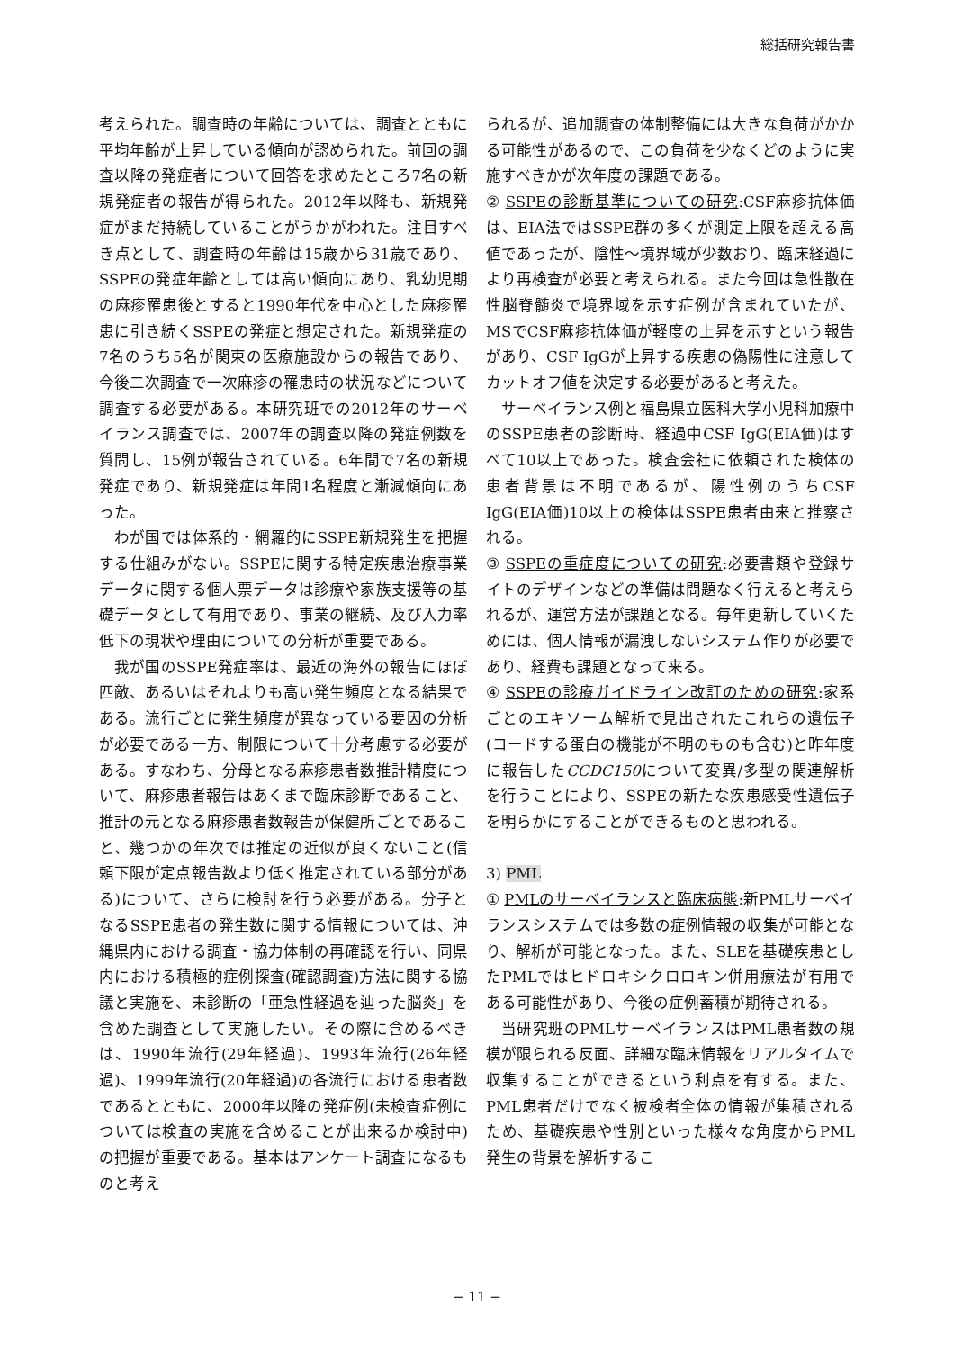総括研究報告書
考えられた。調査時の年齢については、調査とともに平均年齢が上昇している傾向が認められた。前回の調査以降の発症者について回答を求めたところ7名の新規発症者の報告が得られた。2012年以降も、新規発症がまだ持続していることがうかがわれた。注目すべき点として、調査時の年齢は15歳から31歳であり、SSPEの発症年齢としては高い傾向にあり、乳幼児期の麻疹罹患後とすると1990年代を中心とした麻疹罹患に引き続くSSPEの発症と想定された。新規発症の7名のうち5名が関東の医療施設からの報告であり、今後二次調査で一次麻疹の罹患時の状況などについて調査する必要がある。本研究班での2012年のサーベイランス調査では、2007年の調査以降の発症例数を質問し、15例が報告されている。6年間で7名の新規発症であり、新規発症は年間1名程度と漸減傾向にあった。
わが国では体系的・網羅的にSSPE新規発生を把握する仕組みがない。SSPEに関する特定疾患治療事業データに関する個人票データは診療や家族支援等の基礎データとして有用であり、事業の継続、及び入力率低下の現状や理由についての分析が重要である。
我が国のSSPE発症率は、最近の海外の報告にほぼ匹敵、あるいはそれよりも高い発生頻度となる結果である。流行ごとに発生頻度が異なっている要因の分析が必要である一方、制限について十分考慮する必要がある。すなわち、分母となる麻疹患者数推計精度について、麻疹患者報告はあくまで臨床診断であること、推計の元となる麻疹患者数報告が保健所ごとであること、幾つかの年次では推定の近似が良くないこと(信頼下限が定点報告数より低く推定されている部分がある)について、さらに検討を行う必要がある。分子となるSSPE患者の発生数に関する情報については、沖縄県内における調査・協力体制の再確認を行い、同県内における積極的症例探査(確認調査)方法に関する協議と実施を、未診断の「亜急性経過を辿った脳炎」を含めた調査として実施したい。その際に含めるべきは、1990年流行(29年経過)、1993年流行(26年経過)、1999年流行(20年経過)の各流行における患者数であるとともに、2000年以降の発症例(未検査症例については検査の実施を含めることが出来るか検討中)の把握が重要である。基本はアンケート調査になるものと考え
られるが、追加調査の体制整備には大きな負荷がかかる可能性があるので、この負荷を少なくどのように実施すべきかが次年度の課題である。
② SSPEの診断基準についての研究:CSF麻疹抗体価は、EIA法ではSSPE群の多くが測定上限を超える高値であったが、陰性〜境界域が少数おり、臨床経過により再検査が必要と考えられる。また今回は急性散在性脳脊髄炎で境界域を示す症例が含まれていたが、MSでCSF麻疹抗体価が軽度の上昇を示すという報告があり、CSF IgGが上昇する疾患の偽陽性に注意してカットオフ値を決定する必要があると考えた。
サーベイランス例と福島県立医科大学小児科加療中のSSPE患者の診断時、経過中CSF IgG(EIA価)はすべて10以上であった。検査会社に依頼された検体の患者背景は不明であるが、陽性例のうちCSF IgG(EIA価)10以上の検体はSSPE患者由来と推察される。
③ SSPEの重症度についての研究:必要書類や登録サイトのデザインなどの準備は問題なく行えると考えられるが、運営方法が課題となる。毎年更新していくためには、個人情報が漏洩しないシステム作りが必要であり、経費も課題となって来る。
④ SSPEの診療ガイドライン改訂のための研究:家系ごとのエキソーム解析で見出されたこれらの遺伝子(コードする蛋白の機能が不明のものも含む)と昨年度に報告したCCDC150について変異/多型の関連解析を行うことにより、SSPEの新たな疾患感受性遺伝子を明らかにすることができるものと思われる。
3) PML
① PMLのサーベイランスと臨床病態:新PMLサーベイランスシステムでは多数の症例情報の収集が可能となり、解析が可能となった。また、SLEを基礎疾患としたPMLではヒドロキシクロロキン併用療法が有用である可能性があり、今後の症例蓄積が期待される。
当研究班のPMLサーベイランスはPML患者数の規模が限られる反面、詳細な臨床情報をリアルタイムで収集することができるという利点を有する。また、PML患者だけでなく被検者全体の情報が集積されるため、基礎疾患や性別といった様々な角度からPML発生の背景を解析するこ
− 11 −